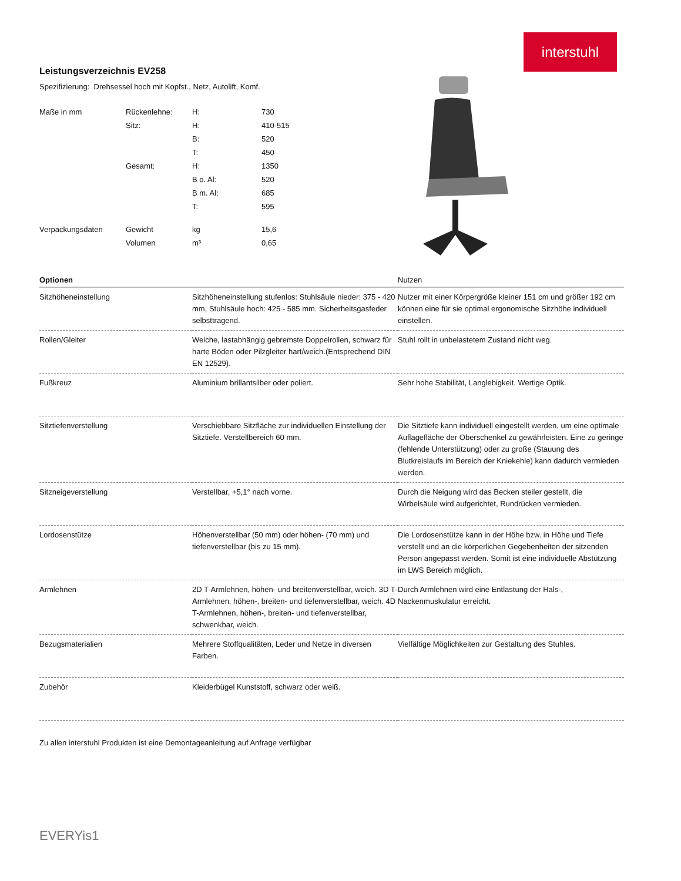interstuhl
Leistungsverzeichnis EV258
Spezifizierung: Drehsessel hoch mit Kopfst., Netz, Autolift, Komf.
| Maße in mm | Rückenlehne: | H: | 730 |
| | Sitz: | H: | 410-515 |
| | | B: | 520 |
| | | T: | 450 |
| | Gesamt: | H: | 1350 |
| | | B o. Al: | 520 |
| | | B m. Al: | 685 |
| | | T: | 595 |
| Verpackungsdaten | Gewicht | kg | 15,6 |
| | Volumen | m³ | 0,65 |
| Optionen | | Nutzen |
| --- | --- | --- |
| Sitzhöheneinstellung | Sitzhöheneinstellung stufenlos: Stuhlsäule nieder: 375 - 420 mm, Stuhlsäule hoch: 425 - 585 mm. Sicherheitsgasfeder selbsttragend. | Nutzer mit einer Körpergröße kleiner 151 cm und größer 192 cm können eine für sie optimal ergonomische Sitzhöhe individuell einstellen. |
| Rollen/Gleiter | Weiche, lastabhängig gebremste Doppelrollen, schwarz für harte Böden oder Pilzgleiter hart/weich.(Entsprechend DIN EN 12529). | Stuhl rollt in unbelastetem Zustand nicht weg. |
| Fußkreuz | Aluminium brillantsilber oder poliert. | Sehr hohe Stabilität, Langlebigkeit. Wertige Optik. |
| Sitztiefenverstellung | Verschiebbare Sitzfläche zur individuellen Einstellung der Sitztiefe. Verstellbereich 60 mm. | Die Sitztiefe kann individuell eingestellt werden, um eine optimale Auflagefläche der Oberschenkel zu gewährleisten. Eine zu geringe (fehlende Unterstützung) oder zu große (Stauung des Blutkreislaufs im Bereich der Kniekehle) kann dadurch vermieden werden. |
| Sitzneigeverstellung | Verstellbar, +5,1° nach vorne. | Durch die Neigung wird das Becken steiler gestellt, die Wirbelsäule wird aufgerichtet, Rundrücken vermieden. |
| Lordosenstütze | Höhenverstellbar (50 mm) oder höhen- (70 mm) und tiefenverstellbar (bis zu 15 mm). | Die Lordosenstütze kann in der Höhe bzw. in Höhe und Tiefe verstellt und an die körperlichen Gegebenheiten der sitzenden Person angepasst werden. Somit ist eine individuelle Abstützung im LWS Bereich möglich. |
| Armlehnen | 2D T-Armlehnen, höhen- und breitenverstellbar, weich. 3D T-Armlehnen, höhen-, breiten- und tiefenverstellbar, weich. 4D T-Armlehnen, höhen-, breiten- und tiefenverstellbar, schwenkbar, weich. | Durch Armlehnen wird eine Entlastung der Hals-, Nackenmuskulatur erreicht. |
| Bezugsmaterialien | Mehrere Stoffqualitäten, Leder und Netze in diversen Farben. | Vielfältige Möglichkeiten zur Gestaltung des Stuhles. |
| Zubehör | Kleiderbügel Kunststoff, schwarz oder weiß. | |
Zu allen interstuhl Produkten ist eine Demontageanleitung auf Anfrage verfügbar
EVERYis1